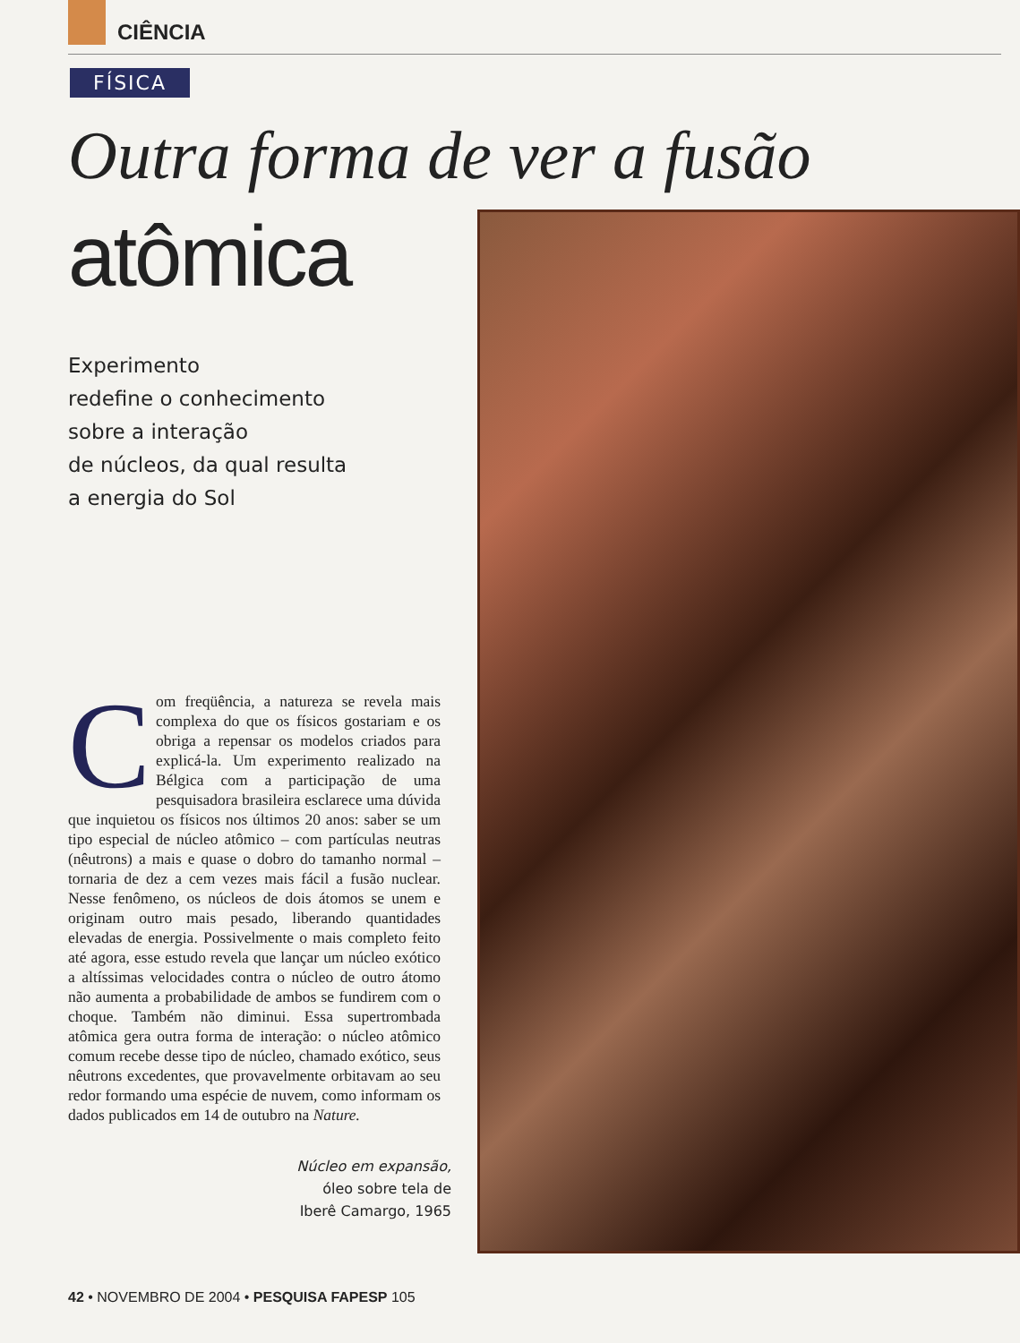CIÊNCIA
FÍSICA
Outra forma de ver a fusão
atômica
Experimento
redefine o conhecimento
sobre a interação
de núcleos, da qual resulta
a energia do Sol
Com freqüência, a natureza se revela mais complexa do que os físicos gostariam e os obriga a repensar os modelos criados para explicá-la. Um experimento realizado na Bélgica com a participação de uma pesquisadora brasileira esclarece uma dúvida que inquietou os físicos nos últimos 20 anos: saber se um tipo especial de núcleo atômico – com partículas neutras (nêutrons) a mais e quase o dobro do tamanho normal – tornaria de dez a cem vezes mais fácil a fusão nuclear. Nesse fenômeno, os núcleos de dois átomos se unem e originam outro mais pesado, liberando quantidades elevadas de energia. Possivelmente o mais completo feito até agora, esse estudo revela que lançar um núcleo exótico a altíssimas velocidades contra o núcleo de outro átomo não aumenta a probabilidade de ambos se fundirem com o choque. Também não diminui. Essa supertrombada atômica gera outra forma de interação: o núcleo atômico comum recebe desse tipo de núcleo, chamado exótico, seus nêutrons excedentes, que provavelmente orbitavam ao seu redor formando uma espécie de nuvem, como informam os dados publicados em 14 de outubro na Nature.
Núcleo em expansão,
óleo sobre tela de
Iberê Camargo, 1965
42 • NOVEMBRO DE 2004 • PESQUISA FAPESP 105